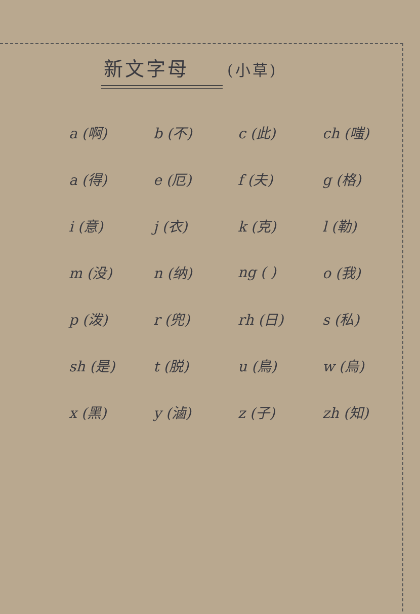新文字母 (小草)
| a (啊) | b (不) | c (此) | ch (嗤) |
| a (得) | e (厄) | f (夫) | g (格) |
| i (意) | j (衣) | k (克) | l (勒) |
| m (没) | n (纳) | ng ( ) | o (我) |
| p (泼) | r (兜) | rh (日) | s (私) |
| sh (是) | t (脱) | u (鳥) | w (烏) |
| x (黑) | y (滷) | z (子) | zh (知) |